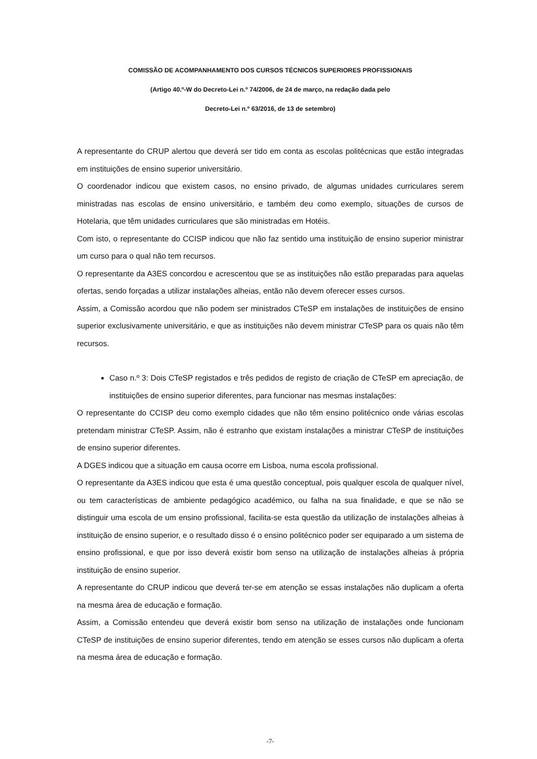COMISSÃO DE ACOMPANHAMENTO DOS CURSOS TÉCNICOS SUPERIORES PROFISSIONAIS
(Artigo 40.º-W do Decreto-Lei n.º 74/2006, de 24 de março, na redação dada pelo
Decreto-Lei n.º 63/2016, de 13 de setembro)
A representante do CRUP alertou que deverá ser tido em conta as escolas politécnicas que estão integradas em instituições de ensino superior universitário.
O coordenador indicou que existem casos, no ensino privado, de algumas unidades curriculares serem ministradas nas escolas de ensino universitário, e também deu como exemplo, situações de cursos de Hotelaria, que têm unidades curriculares que são ministradas em Hotéis.
Com isto, o representante do CCISP indicou que não faz sentido uma instituição de ensino superior ministrar um curso para o qual não tem recursos.
O representante da A3ES concordou e acrescentou que se as instituições não estão preparadas para aquelas ofertas, sendo forçadas a utilizar instalações alheias, então não devem oferecer esses cursos.
Assim, a Comissão acordou que não podem ser ministrados CTeSP em instalações de instituições de ensino superior exclusivamente universitário, e que as instituições não devem ministrar CTeSP para os quais não têm recursos.
Caso n.º 3: Dois CTeSP registados e três pedidos de registo de criação de CTeSP em apreciação, de instituições de ensino superior diferentes, para funcionar nas mesmas instalações:
O representante do CCISP deu como exemplo cidades que não têm ensino politécnico onde várias escolas pretendam ministrar CTeSP. Assim, não é estranho que existam instalações a ministrar CTeSP de instituições de ensino superior diferentes.
A DGES indicou que a situação em causa ocorre em Lisboa, numa escola profissional.
O representante da A3ES indicou que esta é uma questão conceptual, pois qualquer escola de qualquer nível, ou tem características de ambiente pedagógico académico, ou falha na sua finalidade, e que se não se distinguir uma escola de um ensino profissional, facilita-se esta questão da utilização de instalações alheias à instituição de ensino superior, e o resultado disso é o ensino politécnico poder ser equiparado a um sistema de ensino profissional, e que por isso deverá existir bom senso na utilização de instalações alheias à própria instituição de ensino superior.
A representante do CRUP indicou que deverá ter-se em atenção se essas instalações não duplicam a oferta na mesma área de educação e formação.
Assim, a Comissão entendeu que deverá existir bom senso na utilização de instalações onde funcionam CTeSP de instituições de ensino superior diferentes, tendo em atenção se esses cursos não duplicam a oferta na mesma área de educação e formação.
-7-